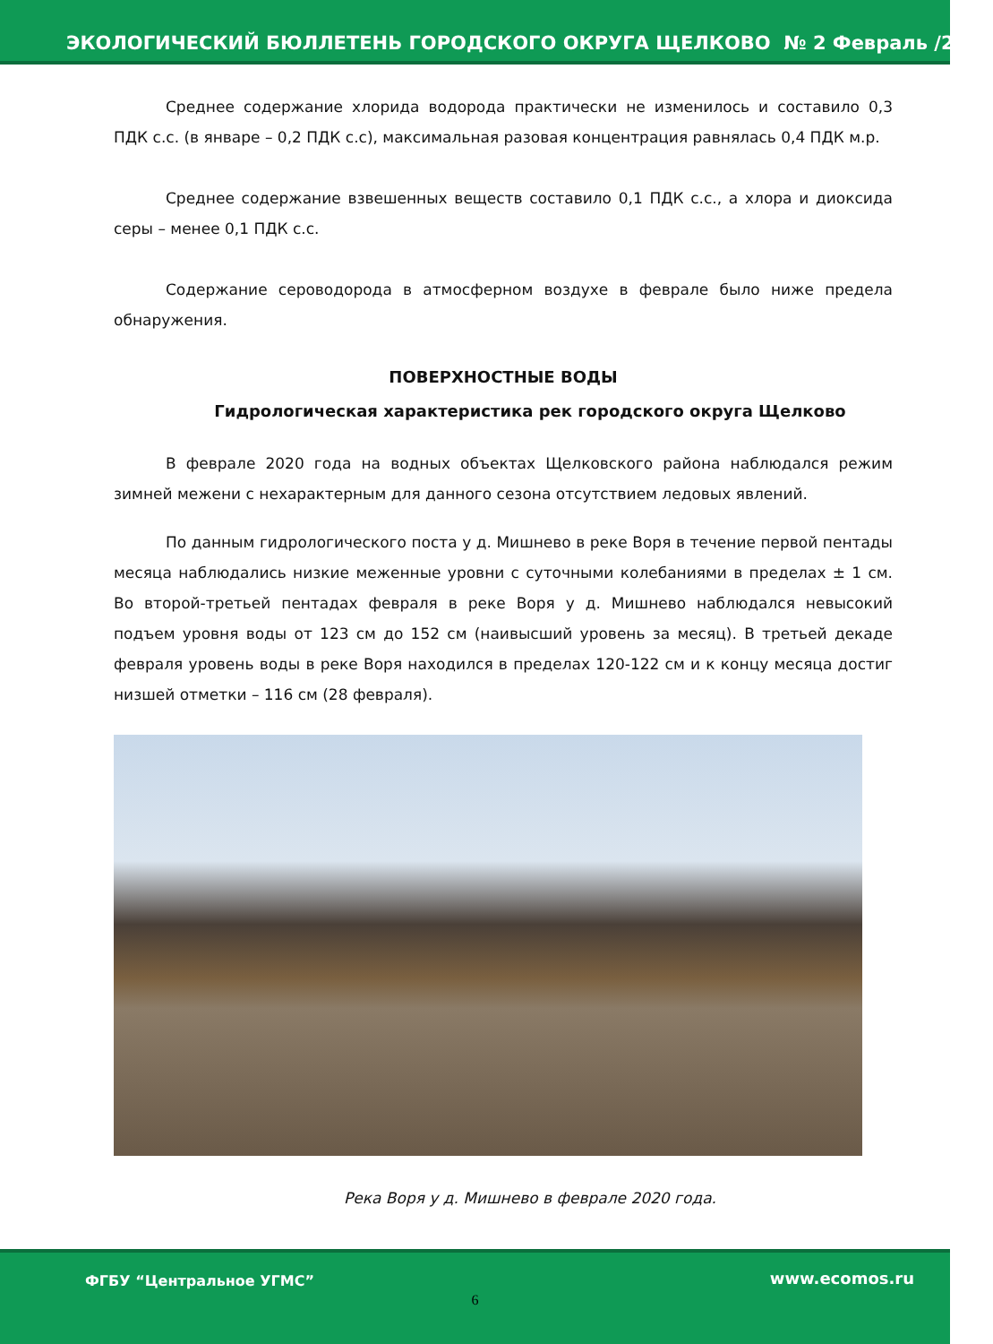ЭКОЛОГИЧЕСКИЙ БЮЛЛЕТЕНЬ ГОРОДСКОГО ОКРУГА ЩЕЛКОВО № 2 Февраль /2020
Среднее содержание хлорида водорода практически не изменилось и составило 0,3 ПДК с.с. (в январе – 0,2 ПДК с.с), максимальная разовая концентрация равнялась 0,4 ПДК м.р.
Среднее содержание взвешенных веществ составило 0,1 ПДК с.с., а хлора и диоксида серы – менее 0,1 ПДК с.с.
Содержание сероводорода в атмосферном воздухе в феврале было ниже предела обнаружения.
ПОВЕРХНОСТНЫЕ ВОДЫ
Гидрологическая характеристика рек городского округа Щелково
В феврале 2020 года на водных объектах Щелковского района наблюдался режим зимней межени с нехарактерным для данного сезона отсутствием ледовых явлений.
По данным гидрологического поста у д. Мишнево в реке Воря в течение первой пентады месяца наблюдались низкие меженные уровни с суточными колебаниями в пределах ± 1 см. Во второй-третьей пентадах февраля в реке Воря у д. Мишнево наблюдался невысокий подъем уровня воды от 123 см до 152 см (наивысший уровень за месяц). В третьей декаде февраля уровень воды в реке Воря находился в пределах 120-122 см и к концу месяца достиг низшей отметки – 116 см (28 февраля).
Река Воря у д. Мишнево в феврале 2020 года.
ФГБУ “Центральное УГМС” www.ecomos.ru
6